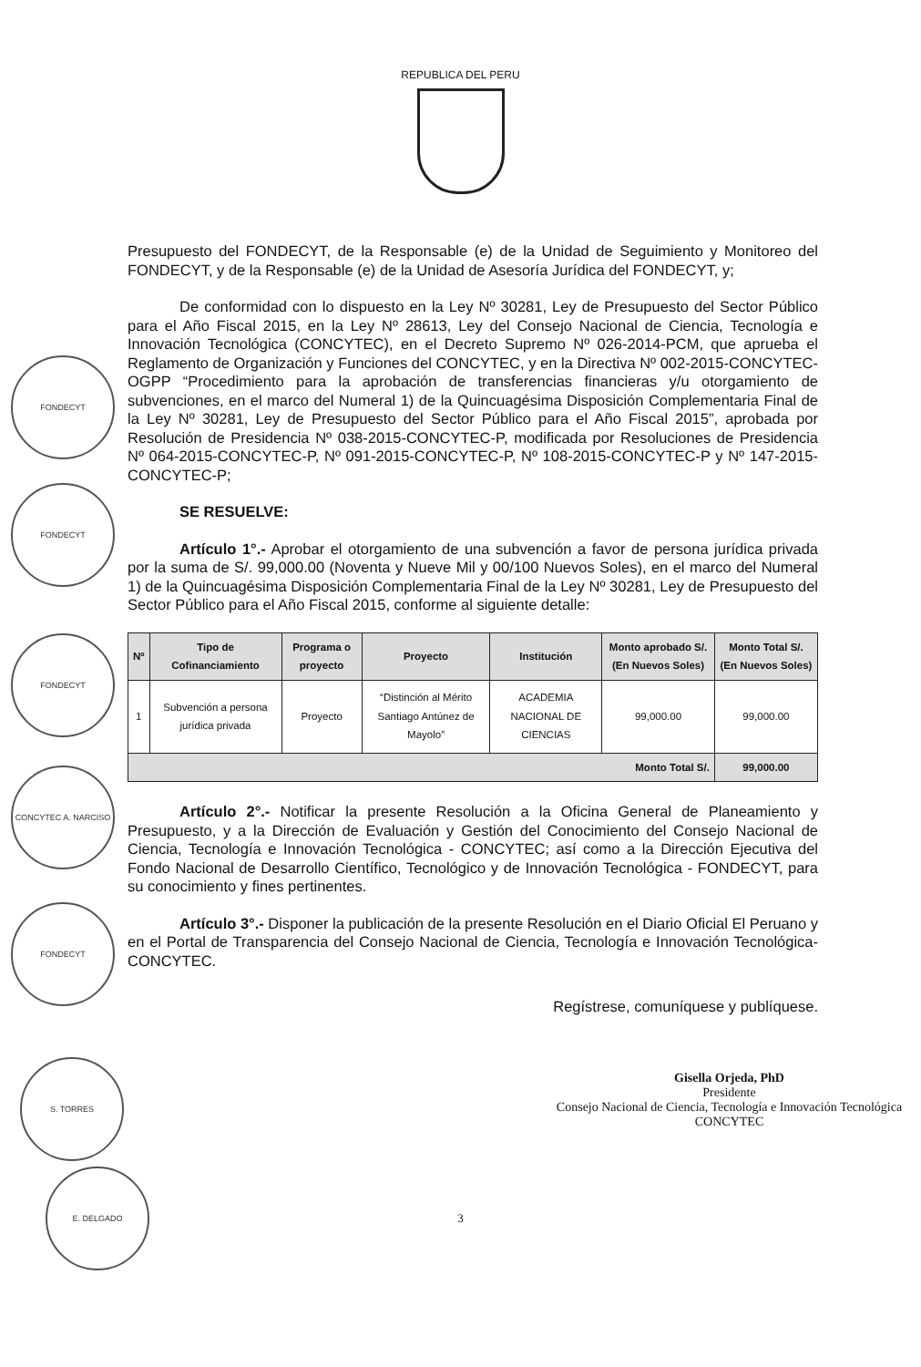REPUBLICA DEL PERU
FONDECYT
FONDECYT
FONDECYT
CONCYTEC A. NARCISO
FONDECYT
S. TORRES
E. DELGADO
Presupuesto del FONDECYT, de la Responsable (e) de la Unidad de Seguimiento y Monitoreo del FONDECYT, y de la Responsable (e) de la Unidad de Asesoría Jurídica del FONDECYT, y;
De conformidad con lo dispuesto en la Ley Nº 30281, Ley de Presupuesto del Sector Público para el Año Fiscal 2015, en la Ley Nº 28613, Ley del Consejo Nacional de Ciencia, Tecnología e Innovación Tecnológica (CONCYTEC), en el Decreto Supremo Nº 026-2014-PCM, que aprueba el Reglamento de Organización y Funciones del CONCYTEC, y en la Directiva Nº 002-2015-CONCYTEC-OGPP “Procedimiento para la aprobación de transferencias financieras y/u otorgamiento de subvenciones, en el marco del Numeral 1) de la Quincuagésima Disposición Complementaria Final de la Ley Nº 30281, Ley de Presupuesto del Sector Público para el Año Fiscal 2015”, aprobada por Resolución de Presidencia Nº 038-2015-CONCYTEC-P, modificada por Resoluciones de Presidencia Nº 064-2015-CONCYTEC-P, Nº 091-2015-CONCYTEC-P, Nº 108-2015-CONCYTEC-P y Nº 147-2015-CONCYTEC-P;
SE RESUELVE:
Artículo 1°.- Aprobar el otorgamiento de una subvención a favor de persona jurídica privada por la suma de S/. 99,000.00 (Noventa y Nueve Mil y 00/100 Nuevos Soles), en el marco del Numeral 1) de la Quincuagésima Disposición Complementaria Final de la Ley Nº 30281, Ley de Presupuesto del Sector Público para el Año Fiscal 2015, conforme al siguiente detalle:
| Nº | Tipo de Cofinanciamiento | Programa o proyecto | Proyecto | Institución | Monto aprobado S/. (En Nuevos Soles) | Monto Total S/. (En Nuevos Soles) |
| --- | --- | --- | --- | --- | --- | --- |
| 1 | Subvención a persona jurídica privada | Proyecto | “Distinción al Mérito Santiago Antúnez de Mayolo” | ACADEMIA NACIONAL DE CIENCIAS | 99,000.00 | 99,000.00 |
| Monto Total S/. | | | | | | 99,000.00 |
Artículo 2°.- Notificar la presente Resolución a la Oficina General de Planeamiento y Presupuesto, y a la Dirección de Evaluación y Gestión del Conocimiento del Consejo Nacional de Ciencia, Tecnología e Innovación Tecnológica - CONCYTEC; así como a la Dirección Ejecutiva del Fondo Nacional de Desarrollo Científico, Tecnológico y de Innovación Tecnológica - FONDECYT, para su conocimiento y fines pertinentes.
Artículo 3°.- Disponer la publicación de la presente Resolución en el Diario Oficial El Peruano y en el Portal de Transparencia del Consejo Nacional de Ciencia, Tecnología e Innovación Tecnológica- CONCYTEC.
Regístrese, comuníquese y publíquese.
Gisella Orjeda, PhD
Presidente
Consejo Nacional de Ciencia, Tecnología e Innovación Tecnológica
CONCYTEC
3